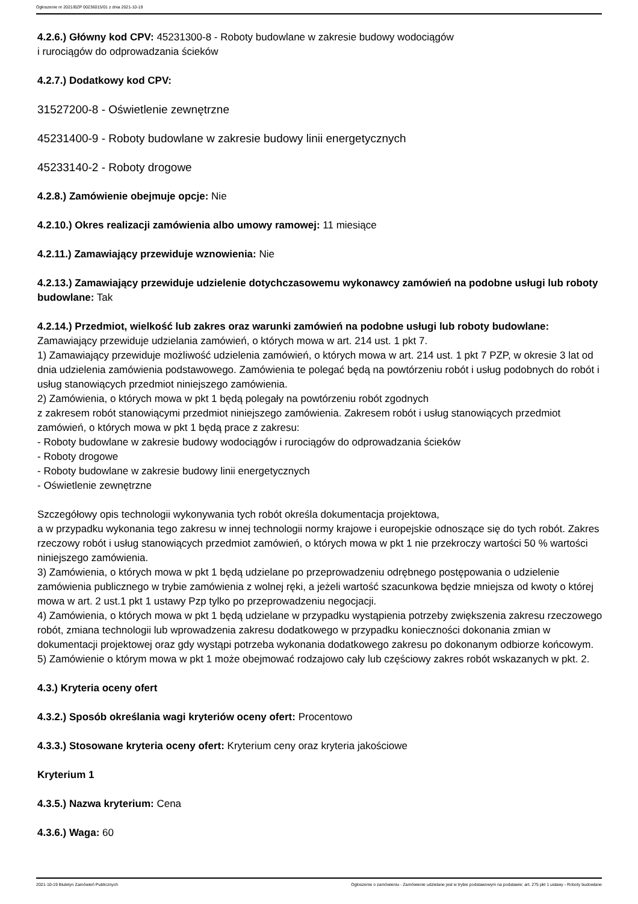Ogłoszenie nr 2021/BZP 00236015/01 z dnia 2021-10-19
4.2.6.) Główny kod CPV: 45231300-8 - Roboty budowlane w zakresie budowy wodociągów
i rurociągów do odprowadzania ścieków
4.2.7.) Dodatkowy kod CPV:
31527200-8 - Oświetlenie zewnętrzne
45231400-9 - Roboty budowlane w zakresie budowy linii energetycznych
45233140-2 - Roboty drogowe
4.2.8.) Zamówienie obejmuje opcje: Nie
4.2.10.) Okres realizacji zamówienia albo umowy ramowej: 11 miesiące
4.2.11.) Zamawiający przewiduje wznowienia: Nie
4.2.13.) Zamawiający przewiduje udzielenie dotychczasowemu wykonawcy zamówień na podobne usługi lub roboty budowlane: Tak
4.2.14.) Przedmiot, wielkość lub zakres oraz warunki zamówień na podobne usługi lub roboty budowlane: Zamawiający przewiduje udzielania zamówień, o których mowa w art. 214 ust. 1 pkt 7.
1) Zamawiający przewiduje możliwość udzielenia zamówień, o których mowa w art. 214 ust. 1 pkt 7 PZP, w okresie 3 lat od dnia udzielenia zamówienia podstawowego. Zamówienia te polegać będą na powtórzeniu robót i usług podobnych do robót i usług stanowiących przedmiot niniejszego zamówienia.
2) Zamówienia, o których mowa w pkt 1 będą polegały na powtórzeniu robót zgodnych
z zakresem robót stanowiącymi przedmiot niniejszego zamówienia. Zakresem robót i usług stanowiących przedmiot zamówień, o których mowa w pkt 1 będą prace z zakresu:
- Roboty budowlane w zakresie budowy wodociągów i rurociągów do odprowadzania ścieków
- Roboty drogowe
- Roboty budowlane w zakresie budowy linii energetycznych
- Oświetlenie zewnętrzne
Szczegółowy opis technologii wykonywania tych robót określa dokumentacja projektowa,
a w przypadku wykonania tego zakresu w innej technologii normy krajowe i europejskie odnoszące się do tych robót. Zakres rzeczowy robót i usług stanowiących przedmiot zamówień, o których mowa w pkt 1 nie przekroczy wartości 50 % wartości niniejszego zamówienia.
3) Zamówienia, o których mowa w pkt 1 będą udzielane po przeprowadzeniu odrębnego postępowania o udzielenie zamówienia publicznego w trybie zamówienia z wolnej ręki, a jeżeli wartość szacunkowa będzie mniejsza od kwoty o której mowa w art. 2 ust.1 pkt 1 ustawy Pzp tylko po przeprowadzeniu negocjacji.
4) Zamówienia, o których mowa w pkt 1 będą udzielane w przypadku wystąpienia potrzeby zwiększenia zakresu rzeczowego robót, zmiana technologii lub wprowadzenia zakresu dodatkowego w przypadku konieczności dokonania zmian w dokumentacji projektowej oraz gdy wystąpi potrzeba wykonania dodatkowego zakresu po dokonanym odbiorze końcowym.
5) Zamówienie o którym mowa w pkt 1 może obejmować rodzajowo cały lub częściowy zakres robót wskazanych w pkt. 2.
4.3.) Kryteria oceny ofert
4.3.2.) Sposób określania wagi kryteriów oceny ofert: Procentowo
4.3.3.) Stosowane kryteria oceny ofert: Kryterium ceny oraz kryteria jakościowe
Kryterium 1
4.3.5.) Nazwa kryterium: Cena
4.3.6.) Waga: 60
2021-10-19 Biuletyn Zamówień Publicznych Ogłoszenie o zamówieniu - Zamówienie udzielane jest w trybie podstawowym na podstawie: art. 275 pkt 1 ustawy - Roboty budowlane